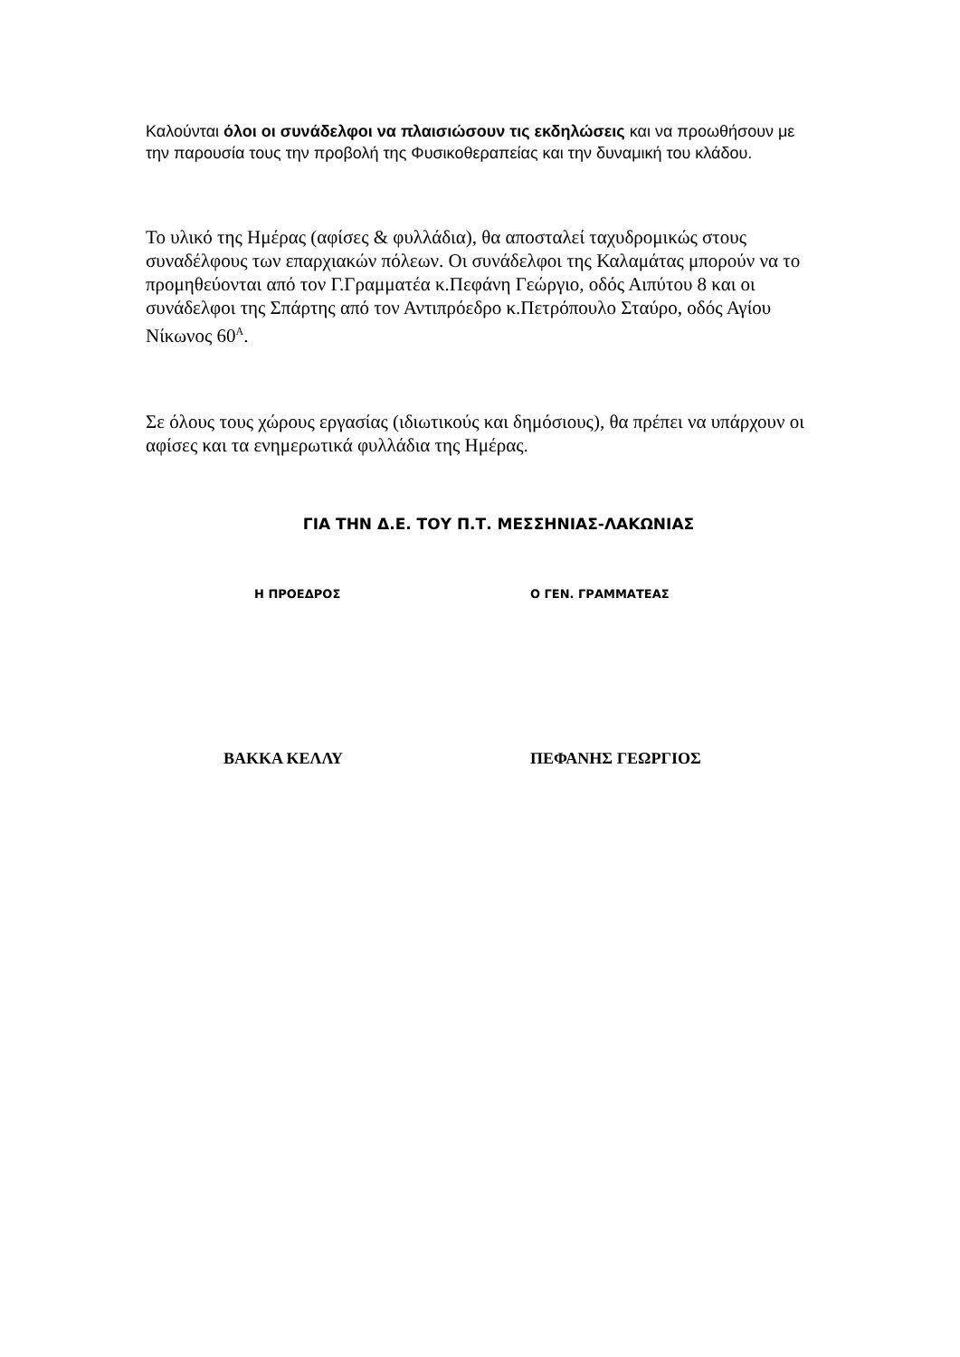Καλούνται όλοι οι συνάδελφοι να πλαισιώσουν τις εκδηλώσεις και να προωθήσουν με την παρουσία τους την προβολή της Φυσικοθεραπείας και την δυναμική του κλάδου.
Το υλικό της Ημέρας (αφίσες & φυλλάδια), θα αποσταλεί ταχυδρομικώς στους συναδέλφους των επαρχιακών πόλεων. Οι συνάδελφοι της Καλαμάτας μπορούν να το προμηθεύονται από τον Γ.Γραμματέα κ.Πεφάνη Γεώργιο, οδός Αιπύτου 8 και οι συνάδελφοι της Σπάρτης από τον Αντιπρόεδρο κ.Πετρόπουλο Σταύρο, οδός Αγίου Νίκωνος 60<sup>Α</sup>.
Σε όλους τους χώρους εργασίας (ιδιωτικούς και δημόσιους), θα πρέπει να υπάρχουν οι αφίσες και τα ενημερωτικά φυλλάδια της Ημέρας.
ΓΙΑ ΤΗΝ Δ.Ε. ΤΟΥ Π.Τ. ΜΕΣΣΗΝΙΑΣ-ΛΑΚΩΝΙΑΣ
Η ΠΡΟΕΔΡΟΣ Ο ΓΕΝ. ΓΡΑΜΜΑΤΕΑΣ
ΒΑΚΚΑ ΚΕΛΛΥ ΠΕΦΑΝΗΣ ΓΕΩΡΓΙΟΣ